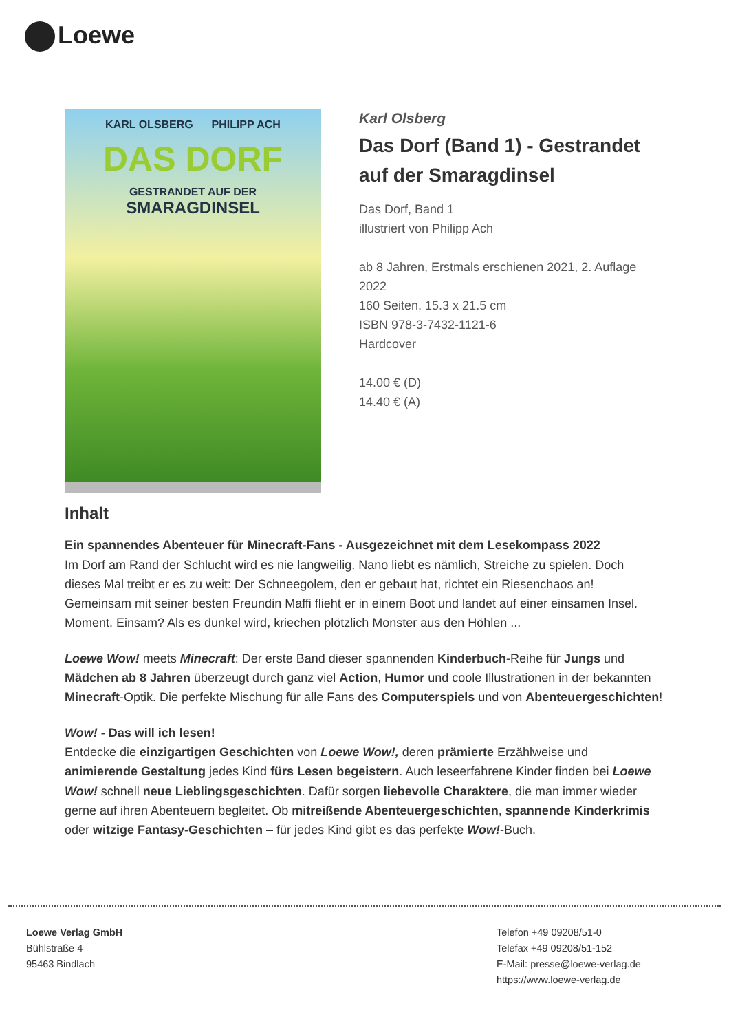Loewe
KARL OLSBERG PHILIPP ACH
DAS DORF
GESTRANDET AUF DER
SMARAGDINSEL
Karl Olsberg
Das Dorf (Band 1) - Gestrandet auf der Smaragdinsel
Das Dorf, Band 1
illustriert von Philipp Ach
ab 8 Jahren, Erstmals erschienen 2021, 2. Auflage 2022
160 Seiten, 15.3 x 21.5 cm
ISBN 978-3-7432-1121-6
Hardcover
14.00 € (D)
14.40 € (A)
Inhalt
Ein spannendes Abenteuer für Minecraft-Fans - Ausgezeichnet mit dem Lesekompass 2022
Im Dorf am Rand der Schlucht wird es nie langweilig. Nano liebt es nämlich, Streiche zu spielen. Doch dieses Mal treibt er es zu weit: Der Schneegolem, den er gebaut hat, richtet ein Riesenchaos an! Gemeinsam mit seiner besten Freundin Maffi flieht er in einem Boot und landet auf einer einsamen Insel. Moment. Einsam? Als es dunkel wird, kriechen plötzlich Monster aus den Höhlen ...
Loewe Wow! meets Minecraft: Der erste Band dieser spannenden Kinderbuch-Reihe für Jungs und Mädchen ab 8 Jahren überzeugt durch ganz viel Action, Humor und coole Illustrationen in der bekannten Minecraft-Optik. Die perfekte Mischung für alle Fans des Computerspiels und von Abenteuergeschichten!
Wow! - Das will ich lesen!
Entdecke die einzigartigen Geschichten von Loewe Wow!, deren prämierte Erzählweise und animierende Gestaltung jedes Kind fürs Lesen begeistern. Auch leseerfahrene Kinder finden bei Loewe Wow! schnell neue Lieblingsgeschichten. Dafür sorgen liebevolle Charaktere, die man immer wieder gerne auf ihren Abenteuern begleitet. Ob mitreißende Abenteuergeschichten, spannende Kinderkrimis oder witzige Fantasy-Geschichten – für jedes Kind gibt es das perfekte Wow!-Buch.
Loewe Verlag GmbH
Bühlstraße 4
95463 Bindlach
Telefon +49 09208/51-0
Telefax +49 09208/51-152
E-Mail: presse@loewe-verlag.de
https://www.loewe-verlag.de